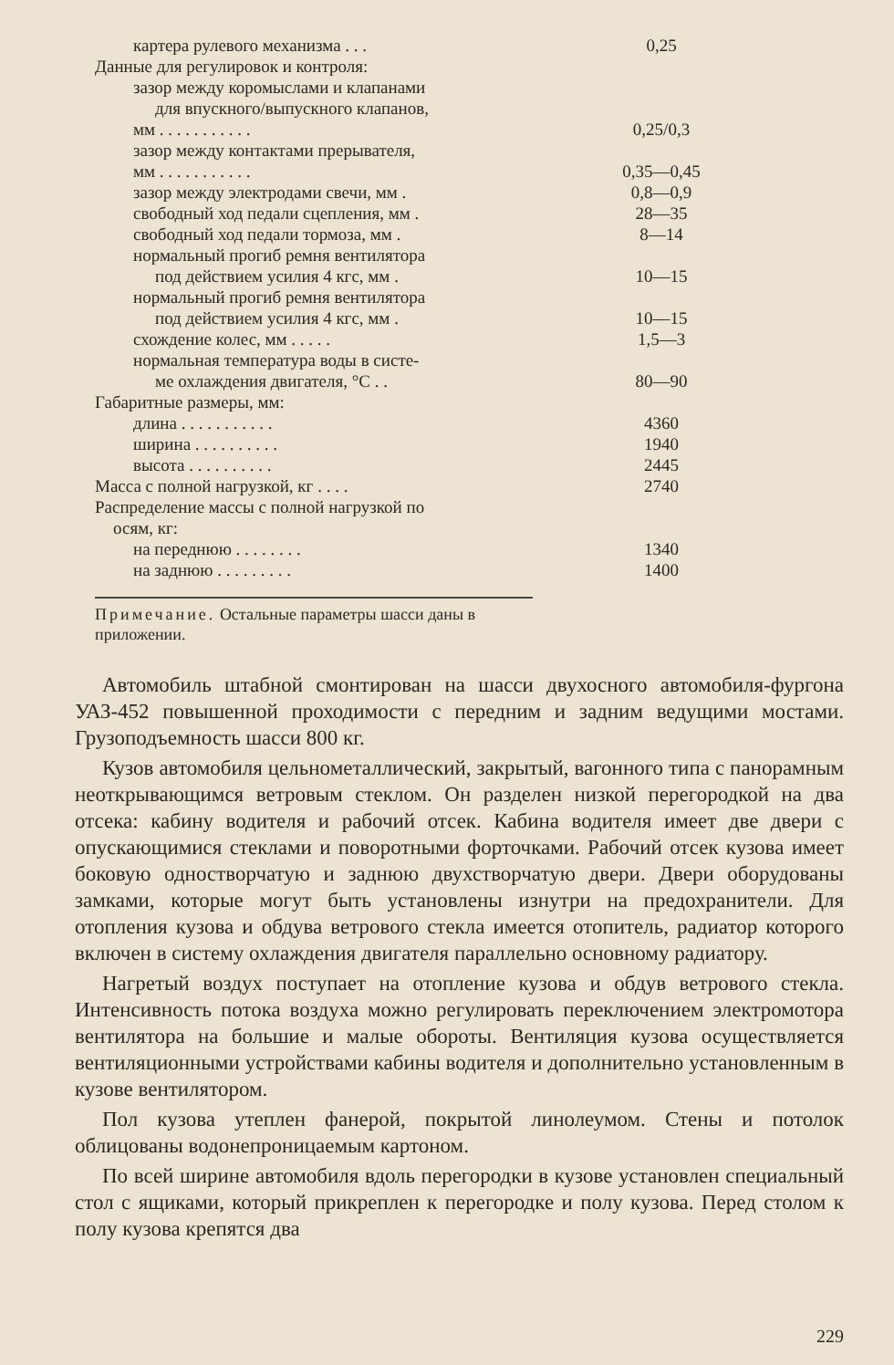| картера рулевого механизма . . . | 0,25 |
| Данные для регулировок и контроля: | |
| зазор между коромыслами и клапанами | |
| для впускного/выпускного клапанов, | |
| мм . . . . . . . . . . . | 0,25/0,3 |
| зазор между контактами прерывателя, | |
| мм . . . . . . . . . . . | 0,35—0,45 |
| зазор между электродами свечи, мм . | 0,8—0,9 |
| свободный ход педали сцепления, мм . | 28—35 |
| свободный ход педали тормоза, мм . | 8—14 |
| нормальный прогиб ремня вентилятора | |
| под действием усилия 4 кгс, мм . | 10—15 |
| нормальный прогиб ремня вентилятора | |
| под действием усилия 4 кгс, мм . | 10—15 |
| схождение колес, мм . . . . . | 1,5—3 |
| нормальная температура воды в систе- | |
| ме охлаждения двигателя, °С . . | 80—90 |
| Габаритные размеры, мм: | |
| длина . . . . . . . . . . . | 4360 |
| ширина . . . . . . . . . . | 1940 |
| высота . . . . . . . . . . | 2445 |
| Масса с полной нагрузкой, кг . . . . | 2740 |
| Распределение массы с полной нагрузкой по | |
| осям, кг: | |
| на переднюю . . . . . . . . | 1340 |
| на заднюю . . . . . . . . . | 1400 |
Примечание. Остальные параметры шасси даны в приложении.
Автомобиль штабной смонтирован на шасси двухосного автомобиля-фургона УАЗ-452 повышенной проходимости с передним и задним ведущими мостами. Грузоподъемность шасси 800 кг.
Кузов автомобиля цельнометаллический, закрытый, вагонного типа с панорамным неоткрывающимся ветровым стеклом. Он разделен низкой перегородкой на два отсека: кабину водителя и рабочий отсек. Кабина водителя имеет две двери с опускающимися стеклами и поворотными форточками. Рабочий отсек кузова имеет боковую одностворчатую и заднюю двухстворчатую двери. Двери оборудованы замками, которые могут быть установлены изнутри на предохранители. Для отопления кузова и обдува ветрового стекла имеется отопитель, радиатор которого включен в систему охлаждения двигателя параллельно основному радиатору.
Нагретый воздух поступает на отопление кузова и обдув ветрового стекла. Интенсивность потока воздуха можно регулировать переключением электромотора вентилятора на большие и малые обороты. Вентиляция кузова осуществляется вентиляционными устройствами кабины водителя и дополнительно установленным в кузове вентилятором.
Пол кузова утеплен фанерой, покрытой линолеумом. Стены и потолок облицованы водонепроницаемым картоном.
По всей ширине автомобиля вдоль перегородки в кузове установлен специальный стол с ящиками, который прикреплен к перегородке и полу кузова. Перед столом к полу кузова крепятся два
229